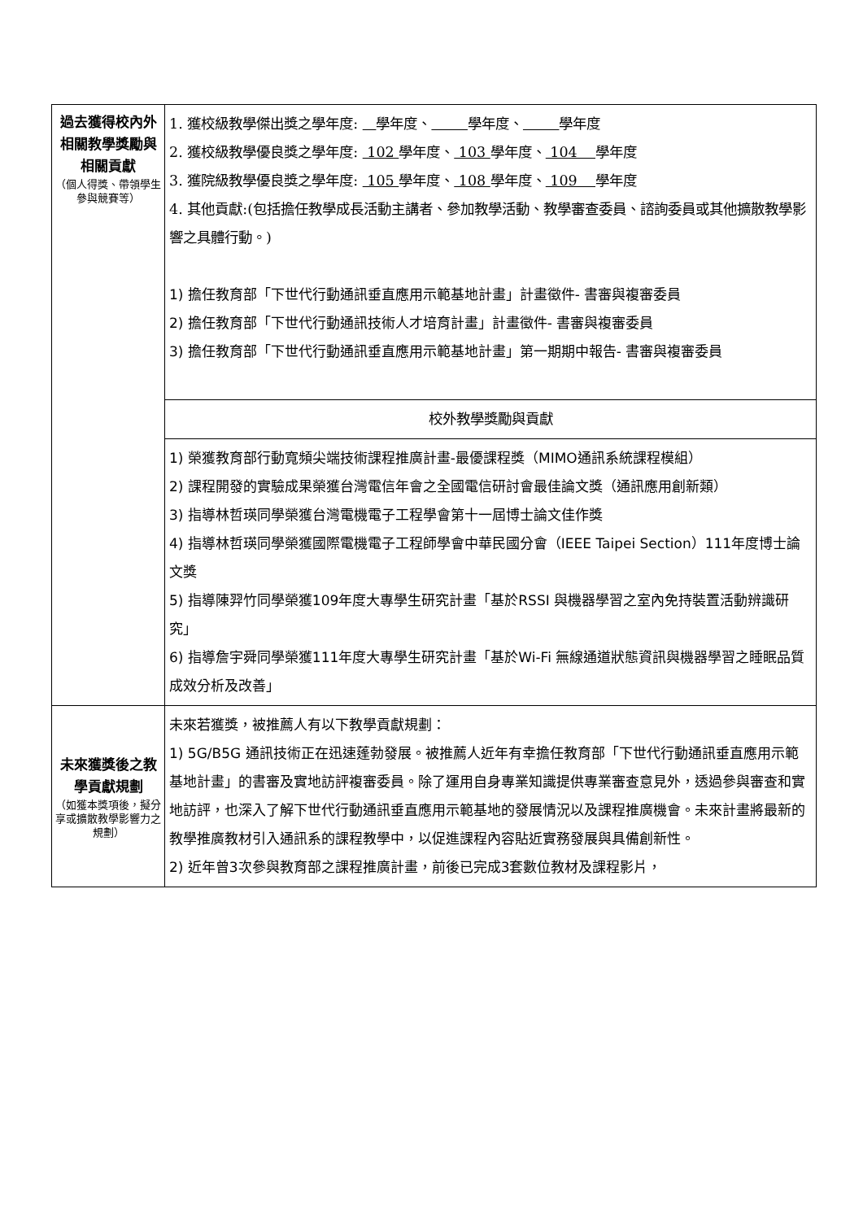| 過去獲得校內外相關教學獎勵與相關貢獻 （個人得獎、帶領學生參與競賽等） | 1. 獲校級教學傑出獎之學年度: 學年度、 學年度、 學年度 2. 獲校級教學優良獎之學年度: 102 學年度、 103 學年度、 104 學年度 3. 獲院級教學優良獎之學年度: 105 學年度、 108 學年度、 109 學年度 4. 其他貢獻:(包括擔任教學成長活動主講者、參加教學活動、教學審查委員、諮詢委員或其他擴散教學影響之具體行動。) 1) 擔任教育部「下世代行動通訊垂直應用示範基地計畫」計畫徵件- 書審與複審委員 2) 擔任教育部「下世代行動通訊技術人才培育計畫」計畫徵件- 書審與複審委員 3) 擔任教育部「下世代行動通訊垂直應用示範基地計畫」第一期期中報告- 書審與複審委員 |
| | 校外教學獎勵與貢獻 |
| | 1) 榮獲教育部行動寬頻尖端技術課程推廣計畫-最優課程獎（MIMO通訊系統課程模組） 2) 課程開發的實驗成果榮獲台灣電信年會之全國電信研討會最佳論文獎（通訊應用創新類） 3) 指導林哲瑛同學榮獲台灣電機電子工程學會第十一屆博士論文佳作獎 4) 指導林哲瑛同學榮獲國際電機電子工程師學會中華民國分會（IEEE Taipei Section）111年度博士論文獎 5) 指導陳羿竹同學榮獲109年度大專學生研究計畫「基於RSSI 與機器學習之室內免持裝置活動辨識研究」 6) 指導詹宇舜同學榮獲111年度大專學生研究計畫「基於Wi-Fi 無線通道狀態資訊與機器學習之睡眠品質成效分析及改善」 |
| 未來獲獎後之教學貢獻規劃 （如獲本獎項後，擬分享或擴散教學影響力之規劃） | 未來若獲獎，被推薦人有以下教學貢獻規劃： 1) 5G/B5G 通訊技術正在迅速蓬勃發展。被推薦人近年有幸擔任教育部「下世代行動通訊垂直應用示範基地計畫」的書審及實地訪評複審委員。除了運用自身專業知識提供專業審查意見外，透過參與審查和實地訪評，也深入了解下世代行動通訊垂直應用示範基地的發展情況以及課程推廣機會。未來計畫將最新的教學推廣教材引入通訊系的課程教學中，以促進課程內容貼近實務發展與具備創新性。 2) 近年曾3次參與教育部之課程推廣計畫，前後已完成3套數位教材及課程影片， |